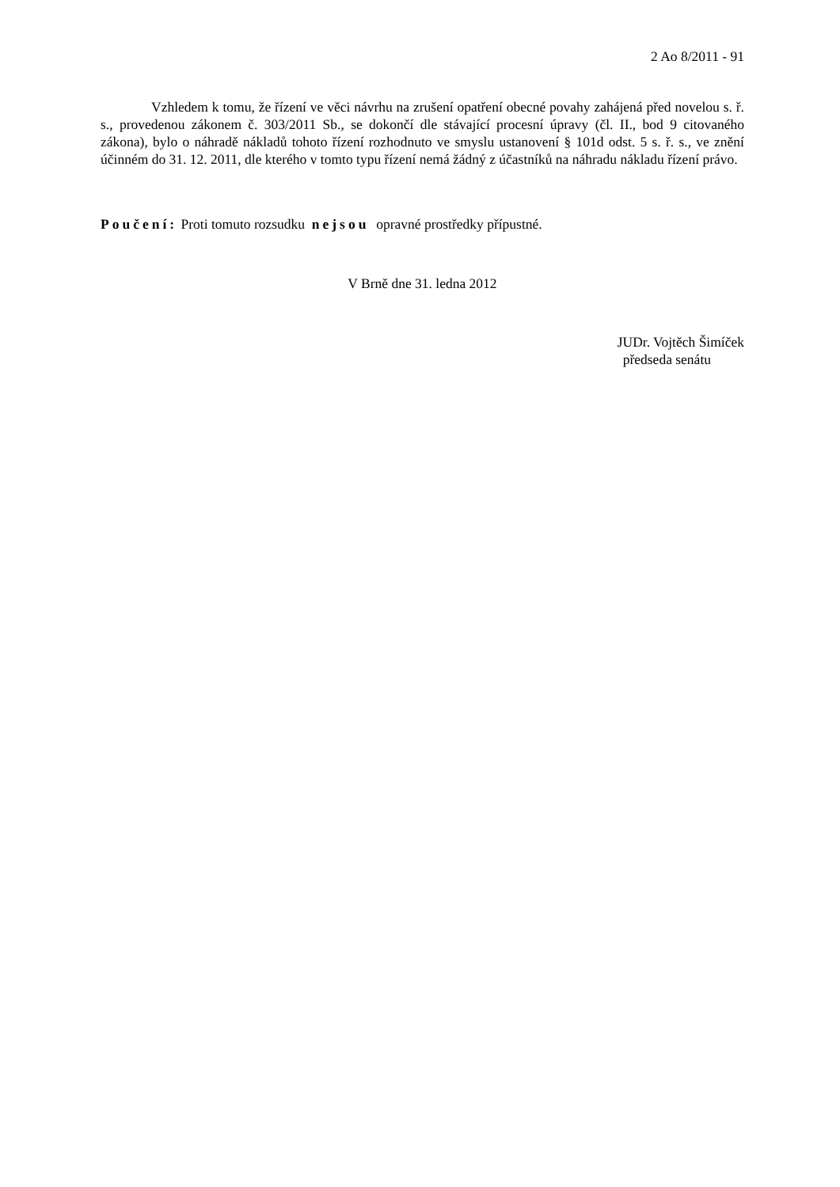2 Ao 8/2011 - 91
Vzhledem k tomu, že řízení ve věci návrhu na zrušení opatření obecné povahy zahájená před novelou s. ř. s., provedenou zákonem č. 303/2011 Sb., se dokončí dle stávající procesní úpravy (čl. II., bod 9 citovaného zákona), bylo o náhradě nákladů tohoto řízení rozhodnuto ve smyslu ustanovení § 101d odst. 5 s. ř. s., ve znění účinném do 31. 12. 2011, dle kterého v tomto typu řízení nemá žádný z účastníků na náhradu nákladu řízení právo.
Poučení: Proti tomuto rozsudku nejsou opravné prostředky přípustné.
V Brně dne 31. ledna 2012
JUDr. Vojtěch Šimíček
předseda senátu